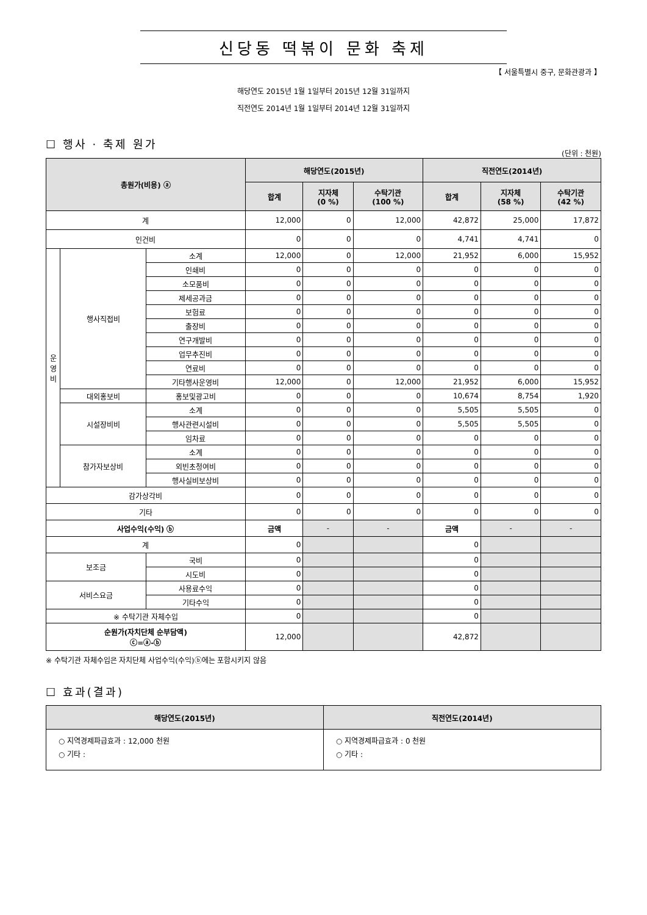신당동 떡볶이 문화 축제
【 서울특별시 중구, 문화관광과 】
해당연도 2015년 1월 1일부터 2015년 12월 31일까지
직전연도 2014년 1월 1일부터 2014년 12월 31일까지
☐ 행사 · 축제 원가
(단위 : 천원)
| 총원가(비용) ⓐ | | | 해당연도(2015년) | | | 직전연도(2014년) | | |
| --- | --- | --- | --- | --- | --- | --- | --- | --- |
| | | | 합계 | 지자체 (0 %) | 수탁기관 (100 %) | 합계 | 지자체 (58 %) | 수탁기관 (42 %) |
| 계 | | | 12,000 | 0 | 12,000 | 42,872 | 25,000 | 17,872 |
| 인건비 | | | 0 | 0 | 0 | 4,741 | 4,741 | 0 |
| 운 영 비 | 행사직접비 | 소계 | 12,000 | 0 | 12,000 | 21,952 | 6,000 | 15,952 |
| | | 인쇄비 | 0 | 0 | 0 | 0 | 0 | 0 |
| | | 소모품비 | 0 | 0 | 0 | 0 | 0 | 0 |
| | | 제세공과금 | 0 | 0 | 0 | 0 | 0 | 0 |
| | | 보험료 | 0 | 0 | 0 | 0 | 0 | 0 |
| | | 출장비 | 0 | 0 | 0 | 0 | 0 | 0 |
| | | 연구개발비 | 0 | 0 | 0 | 0 | 0 | 0 |
| | | 업무추진비 | 0 | 0 | 0 | 0 | 0 | 0 |
| | | 연료비 | 0 | 0 | 0 | 0 | 0 | 0 |
| | | 기타행사운영비 | 12,000 | 0 | 12,000 | 21,952 | 6,000 | 15,952 |
| | 대외홍보비 | 홍보및광고비 | 0 | 0 | 0 | 10,674 | 8,754 | 1,920 |
| | 시설장비비 | 소계 | 0 | 0 | 0 | 5,505 | 5,505 | 0 |
| | | 행사관련시설비 | 0 | 0 | 0 | 5,505 | 5,505 | 0 |
| | | 임차료 | 0 | 0 | 0 | 0 | 0 | 0 |
| | 참가자보상비 | 소계 | 0 | 0 | 0 | 0 | 0 | 0 |
| | | 외빈초청여비 | 0 | 0 | 0 | 0 | 0 | 0 |
| | | 행사실비보상비 | 0 | 0 | 0 | 0 | 0 | 0 |
| 감가상각비 | | | 0 | 0 | 0 | 0 | 0 | 0 |
| 기타 | | | 0 | 0 | 0 | 0 | 0 | 0 |
| 사업수익(수익) ⓑ | | | 금액 | - | - | 금액 | - | - |
| 계 | | | 0 | | | 0 | | |
| 보조금 | | 국비 | 0 | | | 0 | | |
| | | 시도비 | 0 | | | 0 | | |
| 서비스요금 | | 사용료수익 | 0 | | | 0 | | |
| | | 기타수익 | 0 | | | 0 | | |
| ※ 수탁기관 자체수입 | | | 0 | | | 0 | | |
| 순원가(자치단체 순부담액) ⓒ=ⓐ-ⓑ | | | 12,000 | | | 42,872 | | |
※ 수탁기관 자체수입은 자치단체 사업수익(수익)ⓑ에는 포함시키지 않음
☐ 효과(결과)
| 해당연도(2015년) | 직전연도(2014년) |
| --- | --- |
| ○ 지역경제파급효과 : 12,000 천원 ○ 기타 : | ○ 지역경제파급효과 : 0 천원 ○ 기타 : |